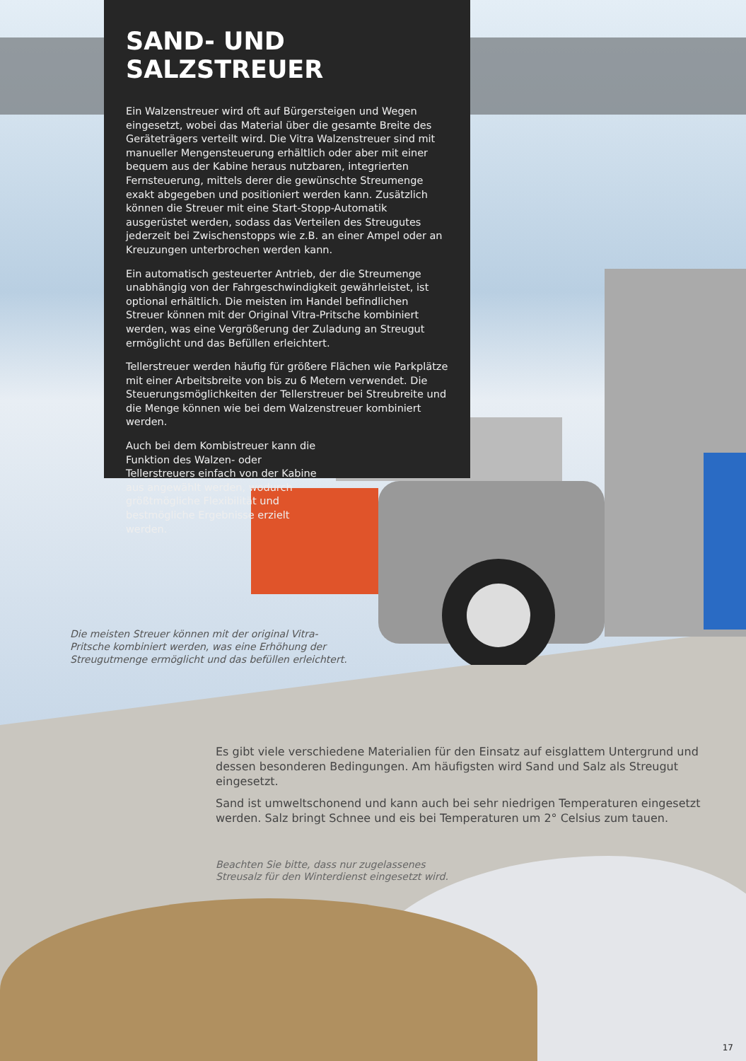SAND- UND SALZSTREUER
Ein Walzenstreuer wird oft auf Bürgersteigen und Wegen eingesetzt, wobei das Material über die gesamte Breite des Geräteträgers verteilt wird. Die Vitra Walzenstreuer sind mit manueller Mengensteuerung erhältlich oder aber mit einer bequem aus der Kabine heraus nutzbaren, integrierten Fernsteuerung, mittels derer die gewünschte Streumenge exakt abgegeben und positioniert werden kann. Zusätzlich können die Streuer mit eine Start-Stopp-Automatik ausgerüstet werden, sodass das Verteilen des Streugutes jederzeit bei Zwischenstopps wie z.B. an einer Ampel oder an Kreuzungen unterbrochen werden kann.
Ein automatisch gesteuerter Antrieb, der die Streumenge unabhängig von der Fahrgeschwindigkeit gewährleistet, ist optional erhältlich. Die meisten im Handel befindlichen Streuer können mit der Original Vitra-Pritsche kombiniert werden, was eine Vergrößerung der Zuladung an Streugut ermöglicht und das Befüllen erleichtert.
Tellerstreuer werden häufig für größere Flächen wie Parkplätze mit einer Arbeitsbreite von bis zu 6 Metern verwendet. Die Steuerungsmöglichkeiten der Tellerstreuer bei Streubreite und die Menge können wie bei dem Walzenstreuer kombiniert werden.
Auch bei dem Kombistreuer kann die Funktion des Walzen- oder Tellerstreuers einfach von der Kabine aus angewählt werden, wodurch größtmögliche Flexibilität und bestmögliche Ergebnisse erzielt werden.
Die meisten Streuer können mit der original Vitra-Pritsche kombiniert werden, was eine Erhöhung der Streugutmenge ermöglicht und das befüllen erleichtert.
Es gibt viele verschiedene Materialien für den Einsatz auf eisglattem Untergrund und dessen besonderen Bedingungen. Am häufigsten wird Sand und Salz als Streugut eingesetzt.
Sand ist umweltschonend und kann auch bei sehr niedrigen Temperaturen eingesetzt werden. Salz bringt Schnee und eis bei Temperaturen um 2° Celsius zum tauen.
Beachten Sie bitte, dass nur zugelassenes
Streusalz für den Winterdienst eingesetzt wird.
17